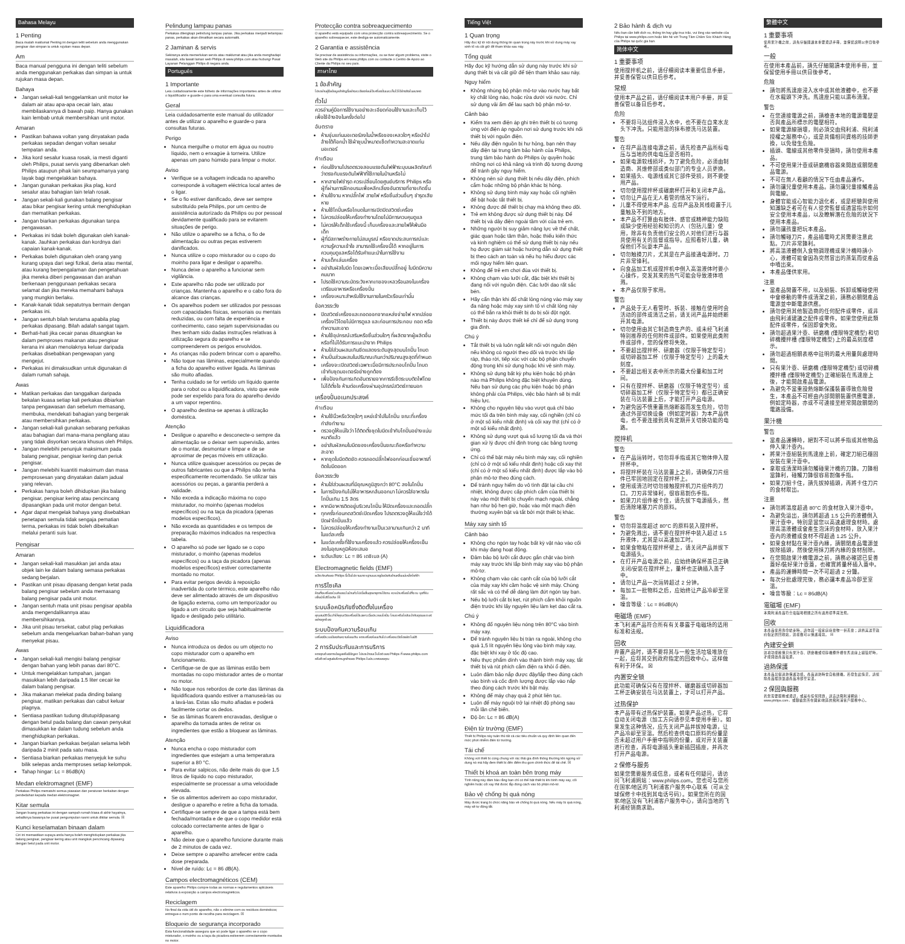Bahasa Melayu
1 Penting
Baca risalah maklumat Penting ini dengan teliti sebelum anda menggunakan pengisar dan simpan ia untuk rujukan masa depan.
Am
Baca manual pengguna ini dengan teliti sebelum anda menggunakan perkakas dan simpan ia untuk rujukan masa depan.
Bahaya
Jangan sekali-kali tenggelamkan unit motor ke dalam air atau apa-apa cecair lain, atau membilaskannya di bawah paip. Hanya gunakan kain lembab untuk membersihkan unit motor.
Amaran
Pastikan bahawa voltan yang dinyatakan pada perkakas sepadan dengan voltan sesalur tempatan anda.
Jika kord sesalur kuasa rosak, ia mesti diganti oleh Philips, pusat servis yang dibenarkan oleh Philips ataupun pihak lain seumpamanya yang layak bagi mengelakkan bahaya.
Jangan gunakan perkakas jika plag, kord sesalur atau bahagian lain telah rosak.
Jangan sekali-kali gunakan balang pengisar atau bikar pengisar kering untuk menghidupkan dan mematikan perkakas.
Jangan biarkan perkakas digunakan tanpa pengawasan.
Perkakas ini tidak boleh digunakan oleh kanak-kanak. Jauhkan perkakas dan kordnya dari capaian kanak-kanak.
Perkakas boleh digunakan oleh orang yang kurang upaya dari segi fizikal, deria atau mental, atau kurang berpengalaman dan pengetahuan jika mereka diberi pengawasan dan arahan berkenaan penggunaan perkakas secara selamat dan jika mereka memahami bahaya yang mungkin berlaku.
Kanak-kanak tidak sepatutnya bermain dengan perkakas ini.
Jangan sentuh bilah terutama apabila plag perkakas dipasang. Bilah adalah sangat tajam.
Berhati-hati jika cecair panas dituangkan ke dalam pemproses makanan atau pengisar kerana ini akan menolaknya keluar daripada perkakas disebabkan pengewapan yang mengejut.
Perkakas ini dimaksudkan untuk digunakan di dalam rumah sahaja.
Awas
Matikan perkakas dan tanggalkan daripada bekalan kuasa setiap kali perkakas dibiarkan tanpa pengawasan dan sebelum memasang, membuka, mendekati bahagian yang bergerak atau membersihkan perkakas.
Jangan sekali-kali gunakan sebarang perkakas atau bahagian dari mana-mana pengilang atau yang tidak disyorkan secara khusus oleh Philips.
Jangan melebihi penunjuk maksimum pada balang pengisar, pengisar kering dan periuk pengisar.
Jangan melebihi kuantiti maksimum dan masa pemprosesan yang dinyatakan dalam jadual yang relevan.
Perkakas hanya boleh dihidupkan jika balang pengisar, pengisar kering atau pencincang dipasangkan pada unit motor dengan betul.
Agar dapat mengelak bahaya yang disebabkan penetapan semula tidak sengaja pematian terma, perkakas ini tidak boleh dibekalkan melalui peranti suis luar.
Pengisar
Amaran
Jangan sekali-kali masukkan jari anda atau objek lain ke dalam balang semasa perkakas sedang berjalan.
Pastikan unit pisau dipasang dengan ketat pada balang pengisar sebelum anda memasang balang pengisar pada unit motor.
Jangan sentuh mata unit pisau pengisar apabila anda mengendalikannya atau membersihkannya.
Jika unit pisau tersekat, cabut plag perkakas sebelum anda mengeluarkan bahan-bahan yang menyekat pisau.
Awas
Jangan sekali-kali mengisi balang pengisar dengan bahan yang lebih panas dari 80°C.
Untuk mengelakkan tumpahan, jangan masukkan lebih daripada 1.5 liter cecair ke dalam balang pengisar.
Jika makanan melekat pada dinding balang pengisar, matikan perkakas dan cabut keluar plagnya.
Sentiasa pastikan tudung ditutup/dipasang dengan betul pada balang dan cawan penyukat dimasukkan ke dalam tudung sebelum anda menghidupkan perkakas.
Jangan biarkan perkakas berjalan selama lebih daripada 2 minit pada satu masa.
Sentiasa biarkan perkakas menyejuk ke suhu bilik selepas anda memproses setiap kelompok.
Tahap hingar: Lc = 86dB(A)
Medan elektromagnet (EMF)
Perkakas Philips mematuhi semua piawaian dan peraturan berkaitan dengan pendedahan kepada medan elektromagnet.
Kitar semula
Jangan buang perkakas ini dengan sampah rumah biasa di akhir hayatnya, sebaliknya bawanya ke pusat pengumpulan rasmi untuk dikitar semula. ☒
Kunci keselamatan binaan dalam
Ciri ini memastikan supaya anda hanya boleh menghidupkan perkakas jika balang pengisar, pengisar kering atau unit mangkuk pencincang dipasang dengan betul pada unit motor.
Pelindung lampau panas
Perkakas dilengkapi pelindung lampau panas. Jika perkakas menjadi terlampau panas, perkakas akan dimatikan secara automatik.
2 Jaminan & servis
Sekiranya anda memerlukan servis atau maklumat atau jika anda menghadapi masalah, sila lawati laman web Philips di www.philips.com atau hubungi Pusat Layanan Pelanggan Philips di negara anda.
Português
1 Importante
Leia cuidadosamente este folheto de informações importantes antes de utilizar o liquidificador e guarde-o para uma eventual consulta futura.
Geral
Leia cuidadosamente este manual do utilizador antes de utilizar o aparelho e guarde-o para consultas futuras.
Perigo
Nunca mergulhe o motor em água ou noutro líquido, nem o enxagúe à torneira. Utilize apenas um pano húmido para limpar o motor.
Aviso
Verifique se a voltagem indicada no aparelho corresponde à voltagem eléctrica local antes de o ligar.
Se o fio estiver danificado, deve ser sempre substituído pela Philips, por um centro de assistência autorizado da Philips ou por pessoal devidamente qualificado para se evitarem situações de perigo.
Não utilize o aparelho se a ficha, o fio de alimentação ou outras peças estiverem danificados.
Nunca utilize o copo misturador ou o copo do moinho para ligar e desligar o aparelho.
Nunca deixe o aparelho a funcionar sem vigilância.
Este aparelho não pode ser utilizado por crianças. Mantenha o aparelho e o cabo fora do alcance das crianças.
Os aparelhos podem ser utilizados por pessoas com capacidades físicas, sensoriais ou mentais reduzidas, ou com falta de experiência e conhecimento, caso sejam supervisionadas ou lhes tenham sido dadas instruções relativas à utilização segura do aparelho e se compreenderem os perigos envolvidos.
As crianças não podem brincar com o aparelho.
Não toque nas lâminas, especialmente quando a ficha do aparelho estiver ligada. As lâminas são muito afiadas.
Tenha cuidado se for vertido um líquido quente para o robot ou a liquidificadora, visto que este pode ser expelido para fora do aparelho devido a um vapor repentino.
O aparelho destina-se apenas à utilização doméstica.
Atenção
Desligue o aparelho e desconecte-o sempre da alimentação se o deixar sem supervisão, antes de o montar, desmontar e limpar e de se aproximar de peças móveis em utilização.
Nunca utilize quaisquer acessórios ou peças de outros fabricantes ou que a Philips não tenha especificamente recomendado. Se utilizar tais acessórios ou peças, a garantia perderá a validade.
Não exceda a indicação máxima no copo misturador, no moinho (apenas modelos específicos) ou na taça da picadora (apenas modelos específicos).
Não exceda as quantidades e os tempos de preparação máximos indicados na respectiva tabela.
O aparelho só pode ser ligado se o copo misturador, o moinho (apenas modelos específicos) ou a taça da picadora (apenas modelos específicos) estiver correctamente montado no motor.
Para evitar perigos devido à reposição inadvertida do corte térmico, este aparelho não deve ser alimentado através de um dispositivo de ligação externa, como um temporizador ou ligado a um circuito que seja habitualmente ligado e desligado pelo utilitário.
Liquidificadora
Aviso
Nunca introduza os dedos ou um objecto no copo misturador com o aparelho em funcionamento.
Certifique-se de que as lâminas estão bem montadas no copo misturador antes de o montar no motor.
Não toque nos rebordos de corte das lâminas da liquidificadora quando estiver a manuseá-las ou a lavá-las. Estas são muito afiadas e poderá facilmente cortar os dedos.
Se as lâminas ficarem encravadas, desligue o aparelho da tomada antes de retirar os ingredientes que estão a bloquear as lâminas.
Atenção
Nunca encha o copo misturador com ingredientes que estejam a uma temperatura superior a 80 °C.
Para evitar salpicos, não deite mais do que 1,5 litros de líquido no copo misturador, especialmente se processar a uma velocidade elevada.
Se os alimentos aderirem ao copo misturador, desligue o aparelho e retire a ficha da tomada.
Certifique-se sempre de que a tampa está bem fechada/montada e de que o copo medidor está colocado correctamente antes de ligar o aparelho.
Não deixe que o aparelho funcione durante mais de 2 minutos de cada vez.
Deixe sempre o aparelho arrefecer entre cada dose preparada.
Nível de ruído: Lc = 86 dB(A).
Campos electromagnéticos (CEM)
Este aparelho Philips cumpre todas as normas e regulamentos aplicáveis relativos à exposição a campos electromagnéticos.
Reciclagem
No final da vida útil do aparelho, não o elimine com os resíduos domésticos; entregue-o num ponto de recolha para reciclagem. ☒
Bloqueio de segurança incorporado
Esta funcionalidade assegura que só pode ligar o aparelho se o copo misturador, o moinho ou a taça da picadora estiverem correctamente montados no motor.
Protecção contra sobreaquecimento
O aparelho está equipado com uma protecção contra sobreaquecimento. Se o aparelho sobreaquecer, este desliga-se automaticamente.
2 Garantia e assistência
Se precisar de assistência ou informações, ou se tiver algum problema, visite o Web site da Philips em www.philips.com ou contacte o Centro de Apoio ao Cliente da Philips no seu país.
ภาษาไทย
1 ข้อสำคัญ
โปรดอ่านคู่มือข้อมูลสำคัญนี้อย่างละเอียดก่อนใช้เครื่องปั่นและเก็บไว้ใช้อ้างอิงในอนาคต
ทั่วไป
ควรอ่านคู่มือการใช้งานอย่างละเอียดก่อนใช้งานและเก็บไว้เพื่อใช้อ้างอิงในครั้งต่อไป
อันตราย
ห้ามจุ่มแท่นมอเตอร์ลงในน้ำหรือของเหลวใดๆ หรือนำไปล้างใต้ก๊อกน้ำ ใช้ผ้าชุบน้ำหมาดเช็ดทำความสะอาดแท่นมอเตอร์
คำเตือน
ก่อนใช้งานโปรดตรวจสอบแรงดันไฟฟ้าระบุบนผลิตภัณฑ์ว่าตรงกับแรงดันไฟฟ้าที่ใช้ภายในบ้านหรือไม่
หากสายไฟชำรุด ควรเปลี่ยนโดยศูนย์บริการ Philips หรือผู้ที่ผ่านการฝึกอบรมเพื่อหลีกเลี่ยงอันตรายที่อาจเกิดขึ้น
ห้ามใช้งาน หากปลั๊กไฟ สายไฟ หรือชิ้นส่วนอื่นๆ ชำรุดเสียหาย
ห้ามใช้โถปั่นหรือโถบดในการเปิดปิดสวิตช์เครื่อง
ไม่ควรปล่อยให้เครื่องทำงานโดยไม่มีการควบคุมดูแล
ไม่ควรให้เด็กใช้เครื่องนี้ เก็บเครื่องและสายไฟให้พ้นมือเด็ก
ผู้ที่มีสภาพร่างกายไม่สมบูรณ์ หรือขาดประสบการณ์และความรู้ความเข้าใจ สามารถใช้เครื่องนี้ได้ หากอยู่ในการควบคุมดูแลหรือได้รับคำแนะนำในการใช้งาน
ห้ามเด็กเล่นเครื่อง
อย่าสัมผัสใบมีด โดยเฉพาะเมื่อเสียบปลั๊กอยู่ ใบมีดมีความคมมาก
โปรดใช้ความระมัดระวังหากเทของเหลวร้อนลงในเครื่องเตรียมอาหารหรือเครื่องปั่น
เครื่องเหมาะสำหรับใช้งานภายในครัวเรือนเท่านั้น
ข้อควรระวัง
ปิดสวิตช์เครื่องและถอดออกจากแหล่งจ่ายไฟ หากปล่อยเครื่องไว้โดยไม่มีการดูแล และก่อนการประกอบ ถอด หรือทำความสะอาด
ห้ามใช้อุปกรณ์เสริมหรือชิ้นส่วนใดๆ ที่ผลิตจากผู้ผลิตอื่น หรือที่ไม่ได้รับการแนะนำจาก Philips
ห้ามใส่ส่วนผสมเกินขีดแสดงระดับสูงสุดบนโถปั่น โถบด
ห้ามปั่นส่วนผสมในปริมาณเกินกว่าปริมาณสูงสุดที่กำหนด
เครื่องจะเปิดสวิตช์เฉพาะเมื่อมีการประกอบโถปั่น โถบด เข้ากับชุดมอเตอร์อย่างถูกต้อง
เพื่อป้องกันการเกิดอันตรายจากการรีเซ็ตระบบตัดไฟโดยไม่ได้ตั้งใจ ห้ามต่อเครื่องผ่านอุปกรณ์สวิตช์ภายนอก
เครื่องปั่นอเนกประสงค์
คำเตือน
ห้ามใช้นิ้วหรือวัตถุใดๆ แหย่เข้าไปในโถปั่น ขณะที่เครื่องกำลังทำงาน
ตรวจดูให้แน่ใจว่า ได้ติดตั้งชุดใบมีดเข้ากับโถปั่นอย่างแน่นหนาดีแล้ว
อย่าสัมผัสคมใบมีดของเครื่องปั่นขณะถือหรือทำความสะอาด
หากชุดใบมีดติดขัด ควรถอดปลั๊กไฟออกก่อนเขี่ยอาหารที่ติดใบมีดออก
ข้อควรระวัง
ห้ามใส่ส่วนผสมที่มีอุณหภูมิสูงกว่า 80°C ลงในโถปั่น
ในการป้องกันไม่ให้อาหารหกล้นออกมา ไม่ควรใส่อาหารในโถปั่นเกิน 1.5 ลิตร
หากมีอาหารติดอยู่บริเวณโถปั่น ให้ปิดเครื่องและถอดปลั๊ก
ทุกครั้งก่อนกดสวิตช์เปิดเครื่อง โปรดตรวจดูให้แน่ใจว่าได้ปิดฝาโถปั่นแล้ว
ไม่ควรปล่อยให้เครื่องทำงานเป็นเวลานานเกินกว่า 2 นาทีในแต่ละครั้ง
ในแต่ละครั้งที่ใช้งานเครื่องแล้ว ควรปล่อยให้เครื่องเย็นลงในอุณหภูมิห้องเสมอ
ระดับเสียง: Lc = 86 เดซิเบล (A)
Electromagnetic fields (EMF)
ผลิตภัณฑ์ของ Philips นี้เป็นไปตามมาตรฐานและกฎข้อบังคับด้านคลื่นแม่เหล็กไฟฟ้า
การรีไซเคิล
ห้ามทิ้งเครื่องร่วมกับขยะในบ้านทั่วไปเมื่อสิ้นสุดอายุการใช้งาน ควรนำเครื่องไปทิ้ง ณ จุดที่รับเพื่อนำไปรีไซเคิล ☒
ระบบล็อคนิรภัยซึ่งติดตั้งในเครื่อง
คุณสมบัตินี้จะทำให้คุณเปิดเครื่องได้เฉพาะเมื่อประกอบโถปั่น โถบด หรือโถสับเข้ากับชุดมอเตอร์อย่างถูกต้อง
ระบบป้องกันความร้อนเกิน
เครื่องมีระบบป้องกันความร้อนเกิน หากเครื่องร้อนเกินไป เครื่องจะปิดโดยอัตโนมัติ
2 การรับประกันและการบริการ
หากคุณต้องการข้อมูลหรือมีปัญหา โปรดเข้าชมเว็บไซต์ของ Philips ที่ www.philips.com หรือติดต่อศูนย์บริการลูกค้าของ Philips ในประเทศของคุณ
Tiếng Việt
1 Quan trọng
Hãy đọc kỹ tờ nội dung thông tin quan trọng này trước khi sử dụng máy xay sinh tố và cất giữ để tham khảo sau này.
Tổng quát
Hãy đọc kỹ hướng dẫn sử dụng này trước khi sử dụng thiết bị và cất giữ để tiện tham khảo sau này.
Nguy hiểm
Không nhúng bộ phận mô-tơ vào nước hay bất kỳ chất lỏng nào, hoặc rửa dưới vòi nước. Chỉ sử dụng vải ẩm để lau sạch bộ phận mô-tơ.
Cảnh báo
Kiểm tra xem điện áp ghi trên thiết bị có tương ứng với điện áp nguồn nơi sử dụng trước khi nối thiết bị với nguồn điện.
Nếu dây điện nguồn bị hư hỏng, bạn nên thay dây điện tại trung tâm bảo hành của Philips, trung tâm bảo hành do Philips ủy quyền hoặc những nơi có khả năng và trình độ tương đương để tránh gây nguy hiểm.
Không nên sử dụng thiết bị nếu dây điện, phích cắm hoặc những bộ phận khác bị hỏng.
Không sử dụng bình máy xay hoặc cối nghiền để bật hoặc tắt thiết bị.
Không được để thiết bị chạy mà không theo dõi.
Trẻ em không được sử dụng thiết bị này. Để thiết bị và dây điện ngoài tầm với của trẻ em.
Những người bị suy giảm năng lực về thể chất, giác quan hoặc tâm thần, hoặc thiếu kiến thức và kinh nghiệm có thể sử dụng thiết bị này nếu họ được giám sát hoặc hướng dẫn sử dụng thiết bị theo cách an toàn và nếu họ hiểu được các mối nguy hiểm liên quan.
Không để trẻ em chơi đùa với thiết bị.
Không chạm vào lưỡi cắt, đặc biệt khi thiết bị đang nối với nguồn điện. Các lưỡi dao rất sắc bén.
Hãy cẩn thận khi đổ chất lỏng nóng vào máy xay đa năng hoặc máy xay sinh tố vì chất lỏng này có thể bắn ra khỏi thiết bị do bị sôi đột ngột.
Thiết bị này được thiết kế chỉ để sử dụng trong gia đình.
Chú ý
Tắt thiết bị và luôn ngắt kết nối với nguồn điện nếu không có người theo dõi và trước khi lắp ráp, tháo rời, tiếp xúc với các bộ phận chuyển động trong khi sử dụng hoặc khi vệ sinh máy.
Không sử dụng bất kỳ phụ kiện hoặc bộ phận nào mà Philips không đặc biệt khuyên dùng. Nếu bạn sử dụng các phụ kiện hoặc bộ phận không phải của Philips, việc bảo hành sẽ bị mất hiệu lực.
Không cho nguyên liệu vào vượt quá chỉ báo mức tối đa trên bình máy xay, cối nghiền (chỉ có ở một số kiểu nhất định) và cối xay thịt (chỉ có ở một số kiểu nhất định).
Không sử dụng vượt quá số lượng tối đa và thời gian xử lý được chỉ định trong các bảng tương ứng.
Chỉ có thể bật máy nếu bình máy xay, cối nghiền (chỉ có ở một số kiểu nhất định) hoặc cối xay thịt (chỉ có ở một số kiểu nhất định) được lắp vào bộ phận mô-tơ theo đúng cách.
Để tránh nguy hiểm do vô tình đặt lại cầu chì nhiệt, không được cấp phích cắm của thiết bị này vào một thiết bị chuyển mạch ngoài, chẳng hạn như bộ hẹn giờ, hoặc vào một mạch điện thường xuyên bật và tắt bởi một thiết bị khác.
Máy xay sinh tố
Cảnh báo
Không cho ngón tay hoặc bất kỳ vật nào vào cối khi máy đang hoạt động.
Đảm bảo bộ lưỡi cắt được gắn chặt vào bình máy xay trước khi lắp bình máy xay vào bộ phận mô-tơ.
Không chạm vào các cạnh cắt của bộ lưỡi cắt của máy xay khi cầm hoặc vệ sinh máy. Chúng rất sắc và có thể dễ dàng làm đứt ngón tay bạn.
Nếu bộ lưỡi cắt bị kẹt, rút phích cắm khỏi nguồn điện trước khi lấy nguyên liệu làm kẹt dao cắt ra.
Chú ý
Không đổ nguyên liệu nóng trên 80°C vào bình máy xay.
Để tránh nguyên liệu bị tràn ra ngoài, không cho quá 1,5 lít nguyên liệu lỏng vào bình máy xay, đặc biệt khi xay ở tốc độ cao.
Nếu thực phẩm dính vào thành bình máy xay, tắt thiết bị và rút phích cắm điện ra khỏi ổ điện.
Luôn đảm bảo nắp được đậy/lắp theo đúng cách vào bình và cốc định lượng được lắp vào nắp theo đúng cách trước khi bật máy.
Không để máy chạy quá 2 phút liên tục.
Luôn để máy nguội trở lại nhiệt độ phòng sau mỗi lần chế biến.
Độ ồn: Lc = 86 dB(A)
Điện từ trường (EMF)
Thiết bị Philips này tuân thủ tất cả các tiêu chuẩn và quy định liên quan đến mức phơi nhiễm điện từ trường.
Tái chế
Không vứt thiết bị cùng chung với rác thải gia đình thông thường khi ngừng sử dụng nó mà hãy đem thiết bị đến điểm thu gom chính thức để tái chế. ☒
Thiết bị khoá an toàn bên trong máy
Tính năng này đảm bảo rằng bạn chỉ có thể bật thiết bị khi bình máy xay, cối nghiền hoặc cối xay thịt được lắp đúng cách vào bộ phận mô-tơ.
Bảo vệ chống bị quá nóng
Máy được trang bị chức năng bảo vệ chống bị quá nóng. Nếu máy bị quá nóng, máy sẽ tự động tắt.
2 Bảo hành & dịch vụ
Nếu bạn cần biết dịch vụ, thông tin hay gặp trục trặc, vui lòng vào website của Philips tại www.philips.com hoặc liên hệ với Trung Tâm Chăm Sóc Khách Hàng của Philips tại quốc gia bạn.
简体中文
1 重要事项
使用搅拌机之前，请仔细阅读本重要信息手册，并妥善保管以供日后参考。
常规
使用本产品之前，请仔细阅读本用户手册，并妥善保管以备日后参考。
危险
不要将马达组件浸入水中，也不要在自来水龙头下冲洗。只能用湿的抹布擦洗马达装置。
警告
在将产品连接电源之前，请先检查产品所标电压与当地的供电电压是否相符。
如果电源软线损坏，为了避免危险，必须由制造商、其维修部或类似部门的专业人员更换。
如果插头、电源线或其它部件受损，则不要使用产品。
切勿使用搅拌杯或碾磨杯打开和关闭本产品。
切勿让产品在无人看管的情况下运行。
儿童不得使用本产品. 应将产品及其线缆置于儿童触及不到的地方。
本产品不打算由有肢体、感官或精神能力缺陷或缺少使用经验和知识的人（包括儿童）使用，除非有负责他们安全的人对他们进行与器具使用有关的监督或指导。应照看好儿童，确保他们不玩耍本产品。
切勿触摸刀片，尤其是在产品接通电源时。刀片非常锋利。
向食品加工机或搅拌机中倒入高温液体时要小心操作，突发其来的热气可能会导致液体喷溅。
本产品仅限于家用。
警告
产品处于无人看管时、拆装、接触在使用时会活动的部件或清洁之前，请关闭产品并始终断开其电源。
切勿使用由其它制造商生产的、或未经飞利浦特别推荐的任何附件或部件。如果使用此类附件或部件，您的保修将失效。
不要超出搅拌杯、研磨器（仅限于特定型号）或切碎器加工杯（仅限于特定型号）上的最大刻度。
不要超出相关表中所示的最大份量和加工时间。
只有在搅拌杯、研磨器（仅限于特定型号）或切碎器加工杯（仅限于特定型号）都已正确安装在马达装置上后，才能打开产品电源。
为避免因不慎重置热熔断器而发生危险，切勿通过外部切换设备（例如定时器）为本产品供电，也不要连接到具有定期开关切换功能的电路。
搅拌机
警告
在产品运转时，切勿将手指或其它物体伸入搅拌杯中。
将搅拌杯装在马达装置上之前，请确保刀片组件已牢固地固定在搅拌杯上。
使用或清洁时切勿接触搅拌机刀片组件的刀口。刀刃非常锋利，很容易割伤手指。
如果刀片组件被卡住，请先拔下电源插头，然后清除堵塞刀片的原料。
警告
切勿将温度超过 80°C 的原料装入搅拌杯。
为避免溅出，请不要在搅拌杯中装入超过 1.5 升液体，尤其是以高速加工时。
如果食物粘在搅拌杯壁上，请关闭产品并拔下电源插头。
在打开产品电源之前，应始终确保杯盖已正确关闭/安装在搅拌杯上，量杯也正确插入盖子中。
请勿让产品一次运转超过 2 分钟。
每加工一批物料之后，应始终让产品冷却至室温。
噪音等级：Lc = 86dB(A)
电磁场 (EMF)
本飞利浦产品符合所有有关暴露于电磁场的适用标准和法规。
回收
弃置产品时，请不要将其与一般生活垃圾堆放在一起，应将其交到政府指定的回收中心。这样做有利于环保。 ☒
内置安全锁
此功能可确保只有在搅拌杯、碾磨器或切碎器加工杯正确安装在马达装置上，才可以打开产品。
过热保护
本产品带有过热保护装置。如果产品过热，它将自动关闭电源（加工方向请参见本使用手册）。如果发生这种情况，应先关闭产品并拔掉电源，让产品冷却至室温。然后检查供电口原料的份量是否未超过用户手册中指明的份量，或对开关装置进行检查，再将电源插头重新插回插座，并再次打开产品电源。
2 保修与服务
如果您需要服务或信息，或者有任何疑问，请访问飞利浦网站：www.philips.com。您也可与您所在国家/地区的飞利浦客户服务中心联系（可从全球保修卡中找到其电话号码）。如果您所在的国家/地区没有飞利浦客户服务中心，请向当地的飞利浦经销商求助。
繁體中文
1 重要事項
使用果汁機之前，請先仔細閱讀本重要資訊手冊，並保留說明以供日後參考。
一般
在使用本產品前，請先仔細閱讀本使用手冊，並保留使用手冊以供日後參考。
危險
請勿將馬達座浸入水中或其他液體中，也不要在水龍頭下沖洗。馬達座只能以濕布清潔。
警告
在您連接電源之前，請檢查本地的電源電壓是否與產品所標示的電壓相符。
如果電源線損壞，則必須交由飛利浦、飛利浦授權之服務中心，或是具備相同資格的技師更換，以免發生危險。
插頭、電線或其他零件受損時，請勿使用本產品。
不可使用果汁壺或研磨機容器來開啟或關閉產品電源。
不可在無人看顧的情況下任由產品運作。
請勿讓兒童使用本產品。請勿讓兒童接觸產品與電線。
身體官能或心智能力退化者，或是經驗與使用知識缺乏者可在有人從旁監督或適當指示如何安全使用本產品，以及瞭解潛在危險的狀況下使用本產品。
請勿讓孩童把玩本產品。
請勿觸碰刀片，產品插電時尤其需要注意此點。刀片非常鋒利。
將高溫液體倒入食物調理機或果汁機時請小心，液體可能會因為突然冒出的蒸氣而從產品中噴出來。
本產品僅供家用。
注意
當產品閒置不用，以及組裝、拆卸或觸碰使用中會移動的零件或清潔之前，請務必關閉產品電源並中斷電源供應。
請勿使用其他製造商的任何配件或零件，或非由飛利浦建議之配件或零件。如果您使用此類配件或零件，保固即會失效。
請勿超過果汁壺、研磨機 (僅限特定機型) 和切碎機攪拌槽 (僅限特定機型) 上的最高刻度標示。
請勿超過相關表格中註明的最大用量與處理時間。
只有果汁壺、研磨機 (僅限特定機型) 或切碎機攪拌槽 (僅限特定機型) 正確組裝在馬達座上後，才能開啟產品電源。
為避免不當重設熱熔斷保護裝置導致危險發生，本產品不可經由內部開關裝置供應電源，例如定時器，亦或不可連接至經常開啟關閉的電路設備。
果汁機
警告
當產品運轉時，絕對不可以將手指或其他物品伸入果汁壺內。
將果汁壺組裝到馬達座上前，確定刀組已穩固安裝在果汁壺中。
拿取或清潔時請勿觸碰果汁機的刀鋒。刀鋒相當鋒利，碰觸刀鋒很容易割傷手指。
如果刀組卡住，請先拔掉插頭，再將卡住刀片的食材取出。
注意
請勿將溫度超過 80°C 的食材放入果汁壺中。
為避免溢出，請勿將超過 1.5 公升的液體倒入果汁壺中，特別是當您以高速處理食材時。處理高溫液體或會產生泡沫的食材時，放入果汁壺內的液體或食材不得超過 1.25 公升。
如果食材黏在果汁壺內緣，請關閉產品電源並拔除插頭，然後使用抹刀將內緣的食材刮除。
在您開啟果汁機電源之前，請務必確認已妥善蓋好/裝好果汁壺蓋，也確實將量杯插入蓋中。
產品的運轉時間一次不可超過 2 分鐘。
每次分批處理完後，務必讓本產品冷卻至室溫。
噪音等級：Lc = 86dB(A)
電磁場 (EMF)
本飛利浦產品符合電磁場相關之所有適用標準與法規。
回收
本產品使用壽命結束時，請勿與一般家庭廢棄物一併丟棄；請將其送至政府指定的回收站，這樣做可以保護環境。 ☒
內建安全鎖
這項功能確保只有果汁壺、研磨機或切碎機攪拌槽在馬達座上組裝好時，才能開啟產品電源。
過熱保護
本產品具備過熱保護功能。產品過熱時會自動關機。若發生此情況，請拔除產品插頭並讓產品冷卻至室溫。
2 保固與服務
若您需要服務或資訊，或是有任何問題，請造訪飛利浦網站：www.philips.com，或聯絡您所在國家/地區的飛利浦客戶服務中心。